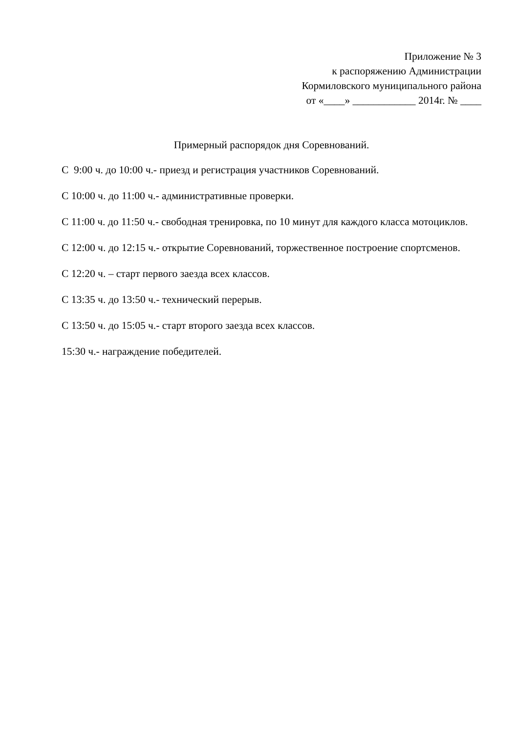Приложение № 3
к распоряжению Администрации
Кормиловского муниципального района
от «____» ____________ 2014г. № ____
Примерный распорядок дня Соревнований.
С 9:00 ч. до 10:00 ч.- приезд и регистрация участников Соревнований.
С 10:00 ч. до 11:00 ч.- административные проверки.
С 11:00 ч. до 11:50 ч.- свободная тренировка, по 10 минут для каждого класса мотоциклов.
С 12:00 ч. до 12:15 ч.- открытие Соревнований, торжественное построение спортсменов.
С 12:20 ч. – старт первого заезда всех классов.
С 13:35 ч. до 13:50 ч.- технический перерыв.
С 13:50 ч. до 15:05 ч.- старт второго заезда всех классов.
15:30 ч.- награждение победителей.